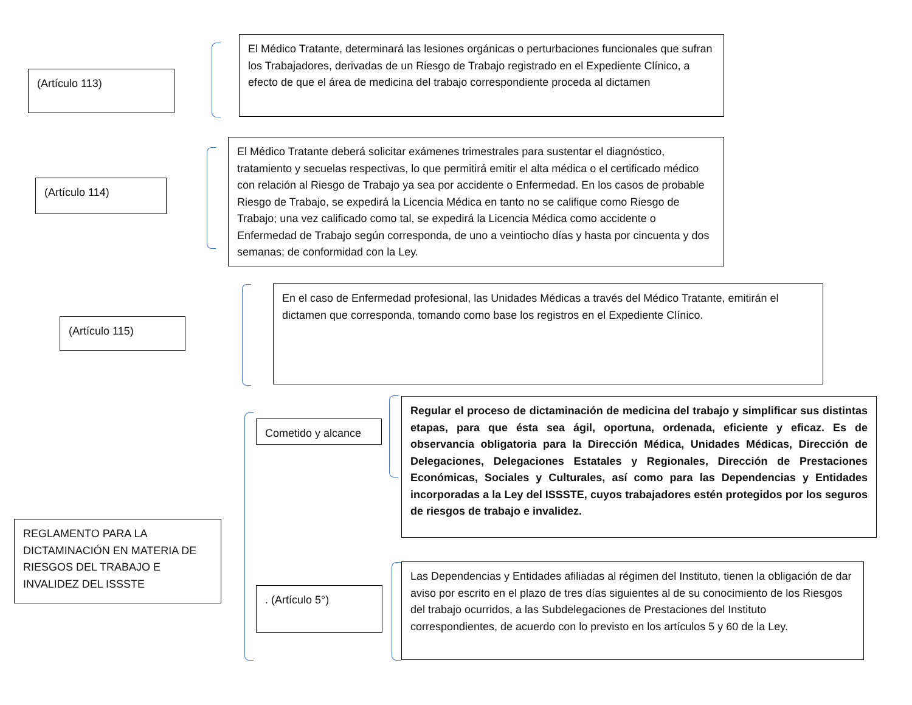(Artículo 113)
El Médico Tratante, determinará las lesiones orgánicas o perturbaciones funcionales que sufran los Trabajadores, derivadas de un Riesgo de Trabajo registrado en el Expediente Clínico, a efecto de que el área de medicina del trabajo correspondiente proceda al dictamen
(Artículo 114)
El Médico Tratante deberá solicitar exámenes trimestrales para sustentar el diagnóstico, tratamiento y secuelas respectivas, lo que permitirá emitir el alta médica o el certificado médico con relación al Riesgo de Trabajo ya sea por accidente o Enfermedad. En los casos de probable Riesgo de Trabajo, se expedirá la Licencia Médica en tanto no se califique como Riesgo de Trabajo; una vez calificado como tal, se expedirá la Licencia Médica como accidente o Enfermedad de Trabajo según corresponda, de uno a veintiocho días y hasta por cincuenta y dos semanas; de conformidad con la Ley.
(Artículo 115)
En el caso de Enfermedad profesional, las Unidades Médicas a través del Médico Tratante, emitirán el dictamen que corresponda, tomando como base los registros en el Expediente Clínico.
REGLAMENTO PARA LA DICTAMINACIÓN EN MATERIA DE RIESGOS DEL TRABAJO E INVALIDEZ DEL ISSSTE
Cometido y alcance
Regular el proceso de dictaminación de medicina del trabajo y simplificar sus distintas etapas, para que ésta sea ágil, oportuna, ordenada, eficiente y eficaz. Es de observancia obligatoria para la Dirección Médica, Unidades Médicas, Dirección de Delegaciones, Delegaciones Estatales y Regionales, Dirección de Prestaciones Económicas, Sociales y Culturales, así como para las Dependencias y Entidades incorporadas a la Ley del ISSSTE, cuyos trabajadores estén protegidos por los seguros de riesgos de trabajo e invalidez.
. (Artículo 5°)
Las Dependencias y Entidades afiliadas al régimen del Instituto, tienen la obligación de dar aviso por escrito en el plazo de tres días siguientes al de su conocimiento de los Riesgos del trabajo ocurridos, a las Subdelegaciones de Prestaciones del Instituto correspondientes, de acuerdo con lo previsto en los artículos 5 y 60 de la Ley.